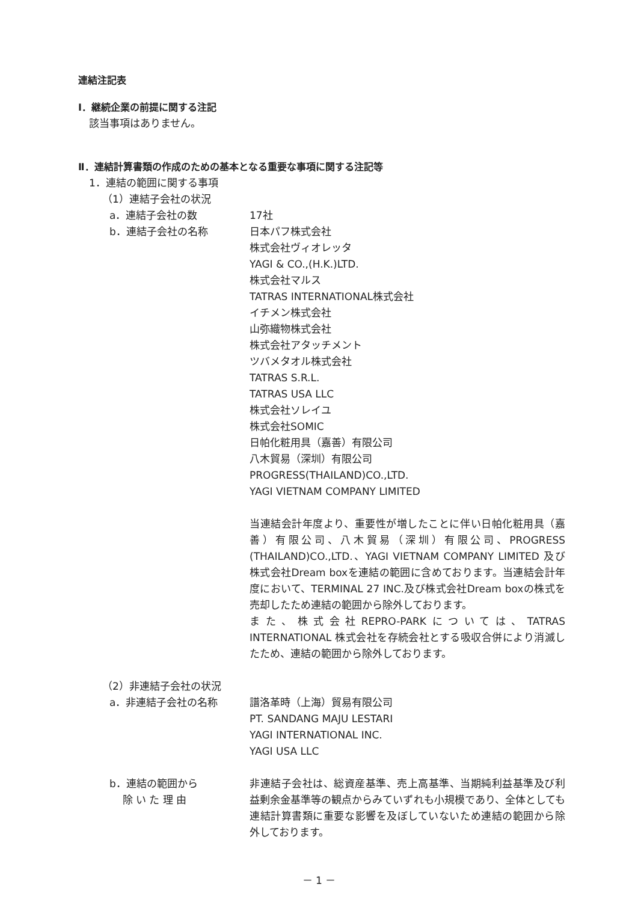連結注記表
Ⅰ．継続企業の前提に関する注記
該当事項はありません。
Ⅱ．連結計算書類の作成のための基本となる重要な事項に関する注記等
1．連結の範囲に関する事項
（1）連結子会社の状況
a．連結子会社の数 17社
b．連結子会社の名称 日本パフ株式会社
株式会社ヴィオレッタ
YAGI & CO.,(H.K.)LTD.
株式会社マルス
TATRAS INTERNATIONAL株式会社
イチメン株式会社
山弥織物株式会社
株式会社アタッチメント
ツバメタオル株式会社
TATRAS S.R.L.
TATRAS USA LLC
株式会社ソレイユ
株式会社SOMIC
日帕化粧用具（嘉善）有限公司
八木貿易（深圳）有限公司
PROGRESS(THAILAND)CO.,LTD.
YAGI VIETNAM COMPANY LIMITED
当連結会計年度より、重要性が増したことに伴い日帕化粧用具（嘉善）有限公司、八木貿易（深圳）有限公司、PROGRESS (THAILAND)CO.,LTD.、YAGI VIETNAM COMPANY LIMITED 及び株式会社Dream boxを連結の範囲に含めております。当連結会計年度において、TERMINAL 27 INC.及び株式会社Dream boxの株式を売却したため連結の範囲から除外しております。
また、株式会社REPRO-PARKについては、TATRAS INTERNATIONAL 株式会社を存続会社とする吸収合併により消滅したため、連結の範囲から除外しております。
（2）非連結子会社の状況
a．非連結子会社の名称 譜洛革時（上海）貿易有限公司
PT. SANDANG MAJU LESTARI
YAGI INTERNATIONAL INC.
YAGI USA LLC
b．連結の範囲から
除 い た 理 由
非連結子会社は、総資産基準、売上高基準、当期純利益基準及び利益剰余金基準等の観点からみていずれも小規模であり、全体としても連結計算書類に重要な影響を及ぼしていないため連結の範囲から除外しております。
－ 1 －